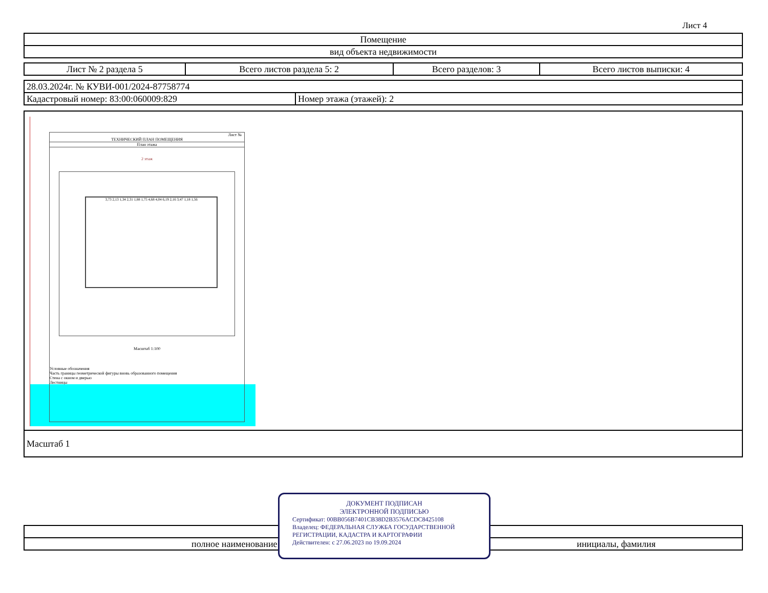Лист 4
| Помещение |
| вид объекта недвижимости |
| Лист № 2 раздела 5 | Всего листов раздела 5: 2 | Всего разделов: 3 | Всего листов выписки: 4 |
| 28.03.2024г. № КУВИ-001/2024-87758774 | |
| Кадастровый номер: 83:00:060009:829 | Номер этажа (этажей): 2 |
Лист №
ТЕХНИЧЕСКИЙ ПЛАН ПОМЕЩЕНИЯ
План этажа
2 этаж
3,73 2,13 1,34 2,31 1,88 1,75 4,68 4,04 6,19 2,16 3,47 1,18 1,56
Масштаб 1:100
Условные обозначения
Часть границы геометрической фигуры вновь образованного помещения
Стена с окном и дверью
Лестницы
| Масштаб 1 |
| полное наименование должности | инициалы, фамилия |
ДОКУМЕНТ ПОДПИСАН
ЭЛЕКТРОННОЙ ПОДПИСЬЮ
Сертификат: 00BB056B7401CB38D2B3576ACDC8425108
Владелец: ФЕДЕРАЛЬНАЯ СЛУЖБА ГОСУДАРСТВЕННОЙ РЕГИСТРАЦИИ, КАДАСТРА И КАРТОГРАФИИ
Действителен: с 27.06.2023 по 19.09.2024